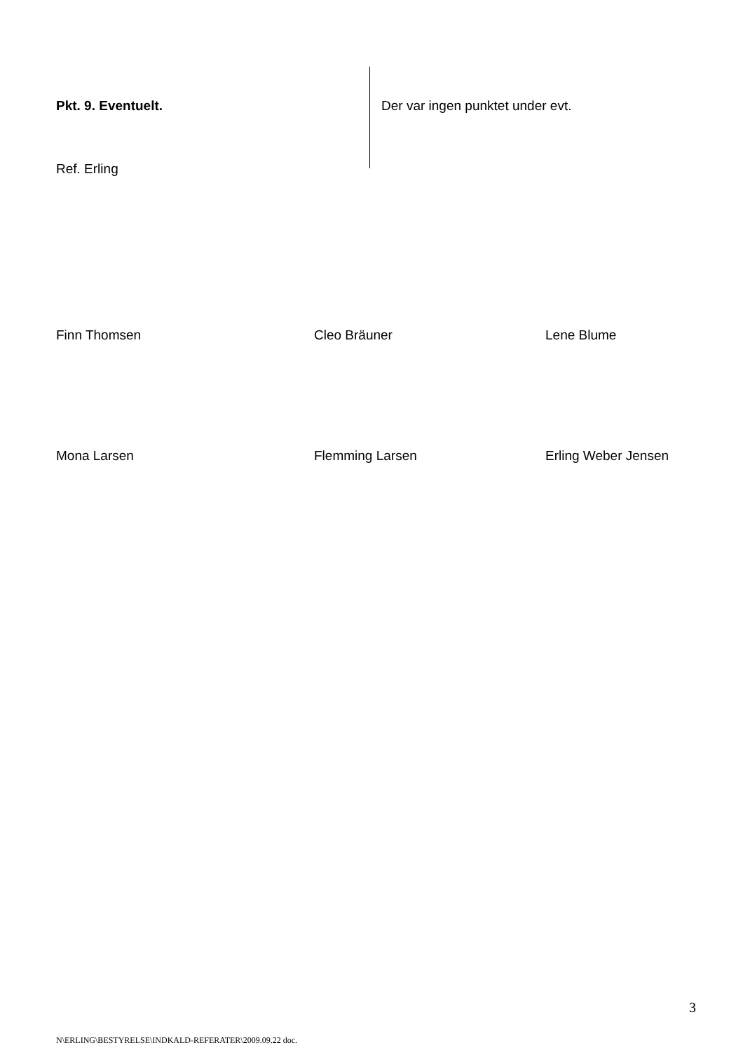Pkt. 9. Eventuelt.
Der var ingen punktet under evt.
Ref. Erling
Finn Thomsen Cleo Bräuner Lene Blume
Mona Larsen Flemming Larsen Erling Weber Jensen
3
N\ERLING\BESTYRELSE\INDKALD-REFERATER\2009.09.22 doc.